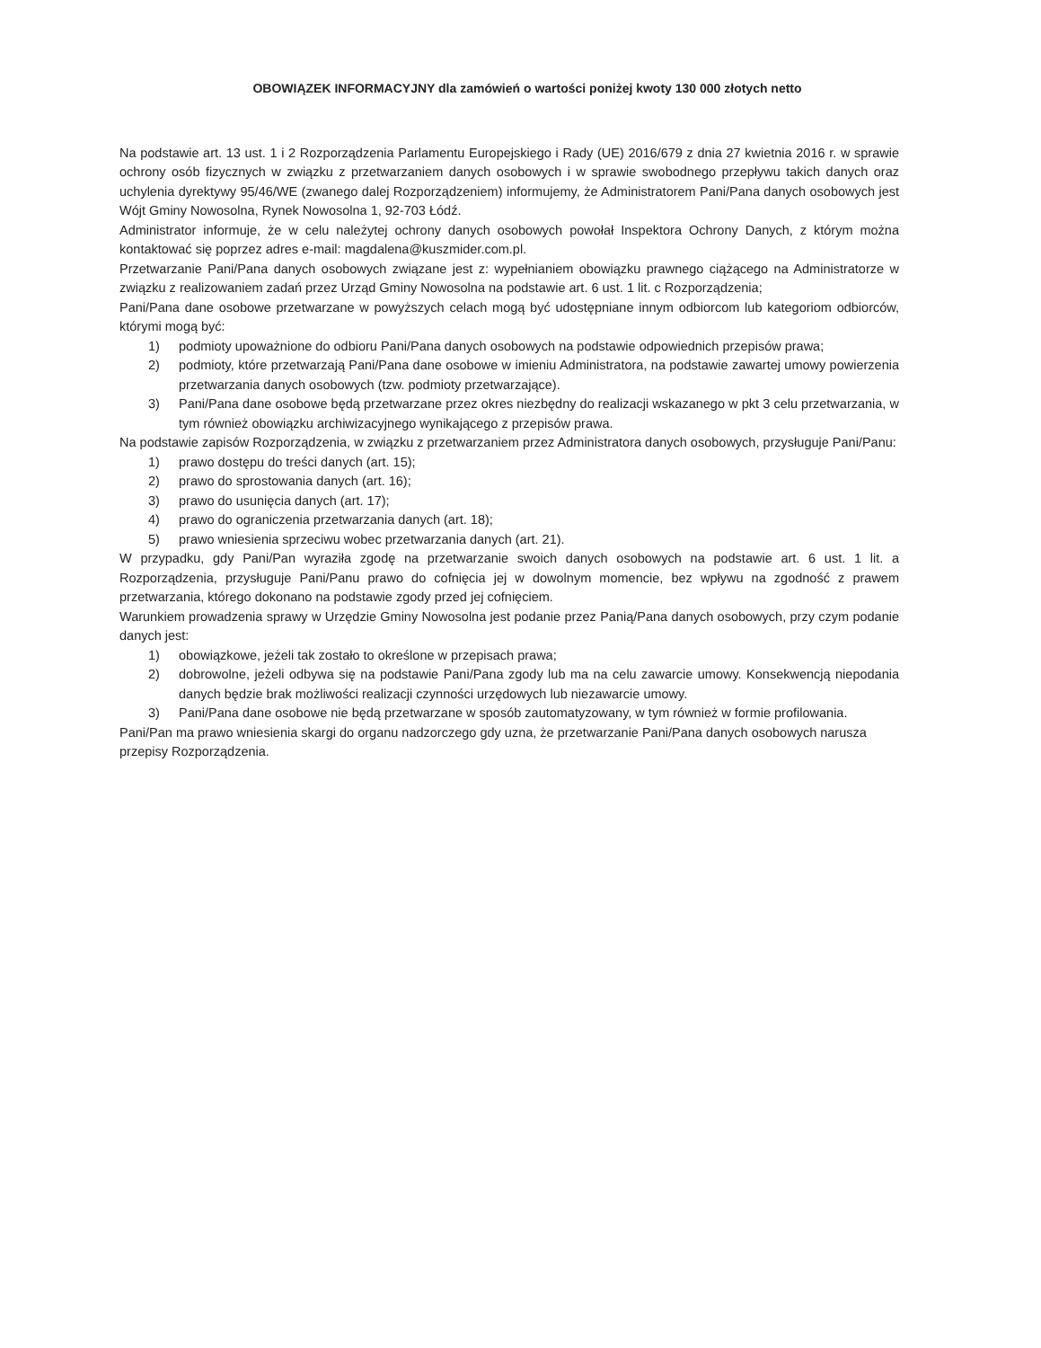OBOWIĄZEK INFORMACYJNY dla zamówień o wartości poniżej kwoty 130 000 złotych netto
Na podstawie art. 13 ust. 1 i 2 Rozporządzenia Parlamentu Europejskiego i Rady (UE) 2016/679 z dnia 27 kwietnia 2016 r. w sprawie ochrony osób fizycznych w związku z przetwarzaniem danych osobowych i w sprawie swobodnego przepływu takich danych oraz uchylenia dyrektywy 95/46/WE (zwanego dalej Rozporządzeniem) informujemy, że Administratorem Pani/Pana danych osobowych jest Wójt Gminy Nowosolna, Rynek Nowosolna 1, 92-703 Łódź.
Administrator informuje, że w celu należytej ochrony danych osobowych powołał Inspektora Ochrony Danych, z którym można kontaktować się poprzez adres e-mail: magdalena@kuszmider.com.pl.
Przetwarzanie Pani/Pana danych osobowych związane jest z: wypełnianiem obowiązku prawnego ciążącego na Administratorze w związku z realizowaniem zadań przez Urząd Gminy Nowosolna na podstawie art. 6 ust. 1 lit. c Rozporządzenia;
Pani/Pana dane osobowe przetwarzane w powyższych celach mogą być udostępniane innym odbiorcom lub kategoriom odbiorców, którymi mogą być:
1) podmioty upoważnione do odbioru Pani/Pana danych osobowych na podstawie odpowiednich przepisów prawa;
2) podmioty, które przetwarzają Pani/Pana dane osobowe w imieniu Administratora, na podstawie zawartej umowy powierzenia przetwarzania danych osobowych (tzw. podmioty przetwarzające).
3) Pani/Pana dane osobowe będą przetwarzane przez okres niezbędny do realizacji wskazanego w pkt 3 celu przetwarzania, w tym również obowiązku archiwizacyjnego wynikającego z przepisów prawa.
Na podstawie zapisów Rozporządzenia, w związku z przetwarzaniem przez Administratora danych osobowych, przysługuje Pani/Panu:
1) prawo dostępu do treści danych (art. 15);
2) prawo do sprostowania danych (art. 16);
3) prawo do usunięcia danych (art. 17);
4) prawo do ograniczenia przetwarzania danych (art. 18);
5) prawo wniesienia sprzeciwu wobec przetwarzania danych (art. 21).
W przypadku, gdy Pani/Pan wyraziła zgodę na przetwarzanie swoich danych osobowych na podstawie art. 6 ust. 1 lit. a Rozporządzenia, przysługuje Pani/Panu prawo do cofnięcia jej w dowolnym momencie, bez wpływu na zgodność z prawem przetwarzania, którego dokonano na podstawie zgody przed jej cofnięciem.
Warunkiem prowadzenia sprawy w Urzędzie Gminy Nowosolna jest podanie przez Panią/Pana danych osobowych, przy czym podanie danych jest:
1) obowiązkowe, jeżeli tak zostało to określone w przepisach prawa;
2) dobrowolne, jeżeli odbywa się na podstawie Pani/Pana zgody lub ma na celu zawarcie umowy. Konsekwencją niepodania danych będzie brak możliwości realizacji czynności urzędowych lub niezawarcie umowy.
3) Pani/Pana dane osobowe nie będą przetwarzane w sposób zautomatyzowany, w tym również w formie profilowania.
Pani/Pan ma prawo wniesienia skargi do organu nadzorczego gdy uzna, że przetwarzanie Pani/Pana danych osobowych narusza przepisy Rozporządzenia.